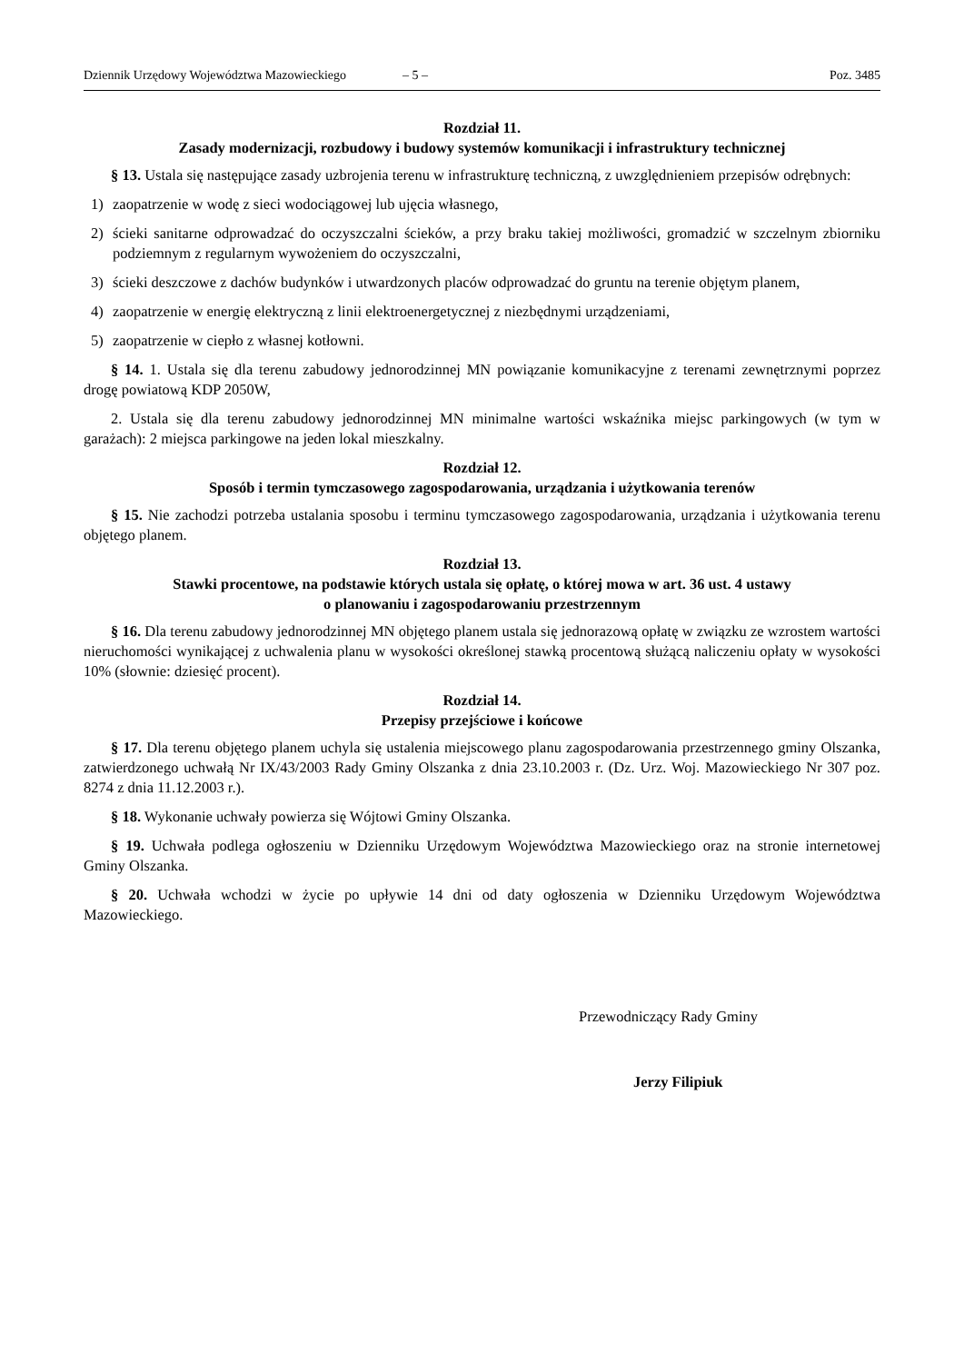Dziennik Urzędowy Województwa Mazowieckiego – 5 – Poz. 3485
Rozdział 11.
Zasady modernizacji, rozbudowy i budowy systemów komunikacji i infrastruktury technicznej
§ 13. Ustala się następujące zasady uzbrojenia terenu w infrastrukturę techniczną, z uwzględnieniem przepisów odrębnych:
1) zaopatrzenie w wodę z sieci wodociągowej lub ujęcia własnego,
2) ścieki sanitarne odprowadzać do oczyszczalni ścieków, a przy braku takiej możliwości, gromadzić w szczelnym zbiorniku podziemnym z regularnym wywożeniem do oczyszczalni,
3) ścieki deszczowe z dachów budynków i utwardzonych placów odprowadzać do gruntu na terenie objętym planem,
4) zaopatrzenie w energię elektryczną z linii elektroenergetycznej z niezbędnymi urządzeniami,
5) zaopatrzenie w ciepło z własnej kotłowni.
§ 14. 1. Ustala się dla terenu zabudowy jednorodzinnej MN powiązanie komunikacyjne z terenami zewnętrznymi poprzez drogę powiatową KDP 2050W,
2. Ustala się dla terenu zabudowy jednorodzinnej MN minimalne wartości wskaźnika miejsc parkingowych (w tym w garażach): 2 miejsca parkingowe na jeden lokal mieszkalny.
Rozdział 12.
Sposób i termin tymczasowego zagospodarowania, urządzania i użytkowania terenów
§ 15. Nie zachodzi potrzeba ustalania sposobu i terminu tymczasowego zagospodarowania, urządzania i użytkowania terenu objętego planem.
Rozdział 13.
Stawki procentowe, na podstawie których ustala się opłatę, o której mowa w art. 36 ust. 4 ustawy
o planowaniu i zagospodarowaniu przestrzennym
§ 16. Dla terenu zabudowy jednorodzinnej MN objętego planem ustala się jednorazową opłatę w związku ze wzrostem wartości nieruchomości wynikającej z uchwalenia planu w wysokości określonej stawką procentową służącą naliczeniu opłaty w wysokości 10% (słownie: dziesięć procent).
Rozdział 14.
Przepisy przejściowe i końcowe
§ 17. Dla terenu objętego planem uchyla się ustalenia miejscowego planu zagospodarowania przestrzennego gminy Olszanka, zatwierdzonego uchwałą Nr IX/43/2003 Rady Gminy Olszanka z dnia 23.10.2003 r. (Dz. Urz. Woj. Mazowieckiego Nr 307 poz. 8274 z dnia 11.12.2003 r.).
§ 18. Wykonanie uchwały powierza się Wójtowi Gminy Olszanka.
§ 19. Uchwała podlega ogłoszeniu w Dzienniku Urzędowym Województwa Mazowieckiego oraz na stronie internetowej Gminy Olszanka.
§ 20. Uchwała wchodzi w życie po upływie 14 dni od daty ogłoszenia w Dzienniku Urzędowym Województwa Mazowieckiego.
Przewodniczący Rady Gminy
Jerzy Filipiuk